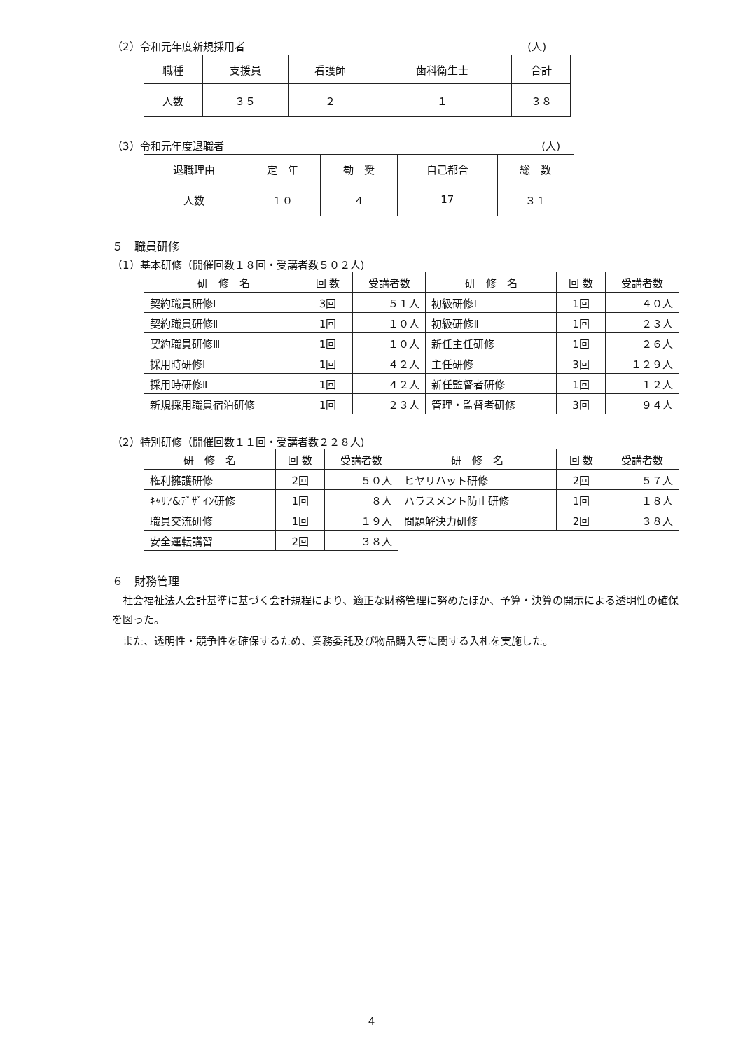（2）令和元年度新規採用者 (人)
| 職種 | 支援員 | 看護師 | 歯科衛生士 | 合計 |
| --- | --- | --- | --- | --- |
| 人数 | ３５ | ２ | １ | ３８ |
（3）令和元年度退職者 (人)
| 退職理由 | 定 年 | 勧 奨 | 自己都合 | 総 数 |
| --- | --- | --- | --- | --- |
| 人数 | １０ | ４ | 17 | ３１ |
５　職員研修
（1）基本研修（開催回数１８回・受講者数５０２人)
| 研 修 名 | 回 数 | 受講者数 | 研 修 名 | 回 数 | 受講者数 |
| --- | --- | --- | --- | --- | --- |
| 契約職員研修Ⅰ | 3回 | ５１人 | 初級研修Ⅰ | 1回 | ４０人 |
| 契約職員研修Ⅱ | 1回 | １０人 | 初級研修Ⅱ | 1回 | ２３人 |
| 契約職員研修Ⅲ | 1回 | １０人 | 新任主任研修 | 1回 | ２６人 |
| 採用時研修Ⅰ | 1回 | ４２人 | 主任研修 | 3回 | １２９人 |
| 採用時研修Ⅱ | 1回 | ４２人 | 新任監督者研修 | 1回 | １２人 |
| 新規採用職員宿泊研修 | 1回 | ２３人 | 管理・監督者研修 | 3回 | ９４人 |
（2）特別研修（開催回数１１回・受講者数２２８人)
| 研 修 名 | 回 数 | 受講者数 | 研 修 名 | 回 数 | 受講者数 |
| --- | --- | --- | --- | --- | --- |
| 権利擁護研修 | 2回 | ５０人 | ヒヤリハット研修 | 2回 | ５７人 |
| ｷｬﾘｱ&ﾃﾞｻﾞｲﾝ研修 | 1回 | ８人 | ハラスメント防止研修 | 1回 | １８人 |
| 職員交流研修 | 1回 | １９人 | 問題解決力研修 | 2回 | ３８人 |
| 安全運転講習 | 2回 | ３８人 | | | |
６　財務管理
　社会福祉法人会計基準に基づく会計規程により、適正な財務管理に努めたほか、予算・決算の開示による透明性の確保を図った。
　また、透明性・競争性を確保するため、業務委託及び物品購入等に関する入札を実施した。
4